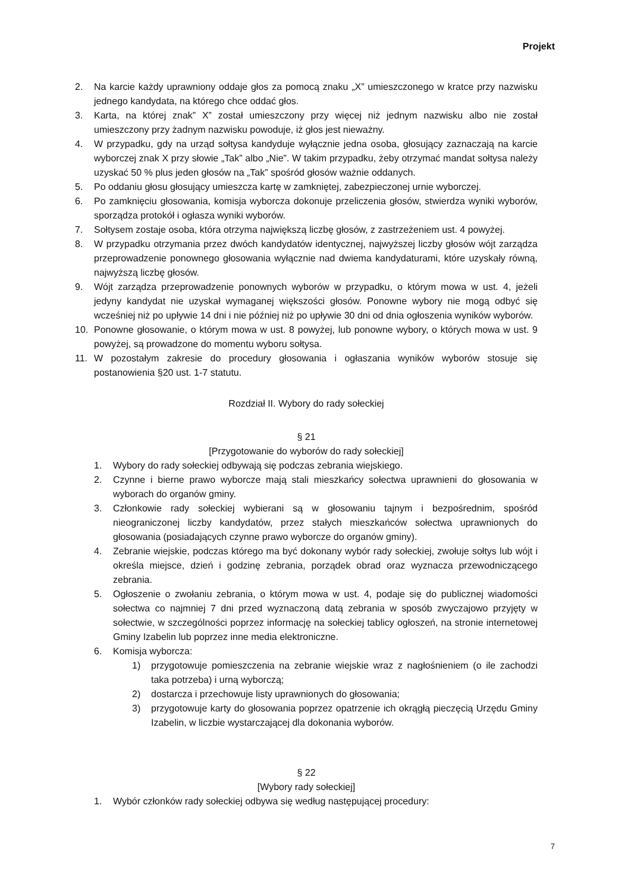Projekt
2. Na karcie każdy uprawniony oddaje głos za pomocą znaku „X” umieszczonego w kratce przy nazwisku jednego kandydata, na którego chce oddać głos.
3. Karta, na której znak” X” został umieszczony przy więcej niż jednym nazwisku albo nie został umieszczony przy żadnym nazwisku powoduje, iż głos jest nieważny.
4. W przypadku, gdy na urząd sołtysa kandyduje wyłącznie jedna osoba, głosujący zaznaczają na karcie wyborczej znak X przy słowie „Tak” albo „Nie”. W takim przypadku, żeby otrzymać mandat sołtysa należy uzyskać 50 % plus jeden głosów na „Tak” spośród głosów ważnie oddanych.
5. Po oddaniu głosu głosujący umieszcza kartę w zamkniętej, zabezpieczonej urnie wyborczej.
6. Po zamknięciu głosowania, komisja wyborcza dokonuje przeliczenia głosów, stwierdza wyniki wyborów, sporządza protokół i ogłasza wyniki wyborów.
7. Sołtysem zostaje osoba, która otrzyma największą liczbę głosów, z zastrzeżeniem ust. 4 powyżej.
8. W przypadku otrzymania przez dwóch kandydatów identycznej, najwyższej liczby głosów wójt zarządza przeprowadzenie ponownego głosowania wyłącznie nad dwiema kandydaturami, które uzyskały równą, najwyższą liczbę głosów.
9. Wójt zarządza przeprowadzenie ponownych wyborów w przypadku, o którym mowa w ust. 4, jeżeli jedyny kandydat nie uzyskał wymaganej większości głosów. Ponowne wybory nie mogą odbyć się wcześniej niż po upływie 14 dni i nie później niż po upływie 30 dni od dnia ogłoszenia wyników wyborów.
10. Ponowne głosowanie, o którym mowa w ust. 8 powyżej, lub ponowne wybory, o których mowa w ust. 9 powyżej, są prowadzone do momentu wyboru sołtysa.
11. W pozostałym zakresie do procedury głosowania i ogłaszania wyników wyborów stosuje się postanowienia §20 ust. 1-7 statutu.
Rozdział II. Wybory do rady sołeckiej
§ 21
[Przygotowanie do wyborów do rady sołeckiej]
1. Wybory do rady sołeckiej odbywają się podczas zebrania wiejskiego.
2. Czynne i bierne prawo wyborcze mają stali mieszkańcy sołectwa uprawnieni do głosowania w wyborach do organów gminy.
3. Członkowie rady sołeckiej wybierani są w głosowaniu tajnym i bezpośrednim, spośród nieograniczonej liczby kandydatów, przez stałych mieszkańców sołectwa uprawnionych do głosowania (posiadających czynne prawo wyborcze do organów gminy).
4. Zebranie wiejskie, podczas którego ma być dokonany wybór rady sołeckiej, zwołuje sołtys lub wójt i określa miejsce, dzień i godzinę zebrania, porządek obrad oraz wyznacza przewodniczącego zebrania.
5. Ogłoszenie o zwołaniu zebrania, o którym mowa w ust. 4, podaje się do publicznej wiadomości sołectwa co najmniej 7 dni przed wyznaczoną datą zebrania w sposób zwyczajowo przyjęty w sołectwie, w szczególności poprzez informację na sołeckiej tablicy ogłoszeń, na stronie internetowej Gminy Izabelin lub poprzez inne media elektroniczne.
6. Komisja wyborcza:
1) przygotowuje pomieszczenia na zebranie wiejskie wraz z nagłośnieniem (o ile zachodzi taka potrzeba) i urną wyborczą;
2) dostarcza i przechowuje listy uprawnionych do głosowania;
3) przygotowuje karty do głosowania poprzez opatrzenie ich okrągłą pieczęcią Urzędu Gminy Izabelin, w liczbie wystarczającej dla dokonania wyborów.
§ 22
[Wybory rady sołeckiej]
1. Wybór członków rady sołeckiej odbywa się według następującej procedury:
7